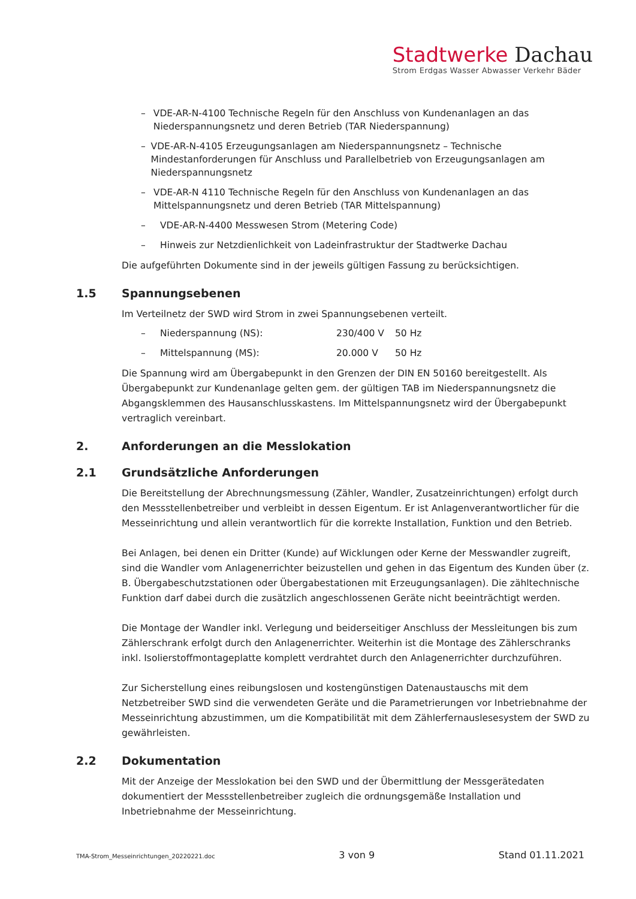Stadtwerke Dachau
Strom Erdgas Wasser Abwasser Verkehr Bäder
– VDE-AR-N-4100 Technische Regeln für den Anschluss von Kundenanlagen an das Niederspannungsnetz und deren Betrieb (TAR Niederspannung)
– VDE-AR-N-4105 Erzeugungsanlagen am Niederspannungsnetz – Technische Mindestanforderungen für Anschluss und Parallelbetrieb von Erzeugungsanlagen am Niederspannungsnetz
– VDE-AR-N 4110 Technische Regeln für den Anschluss von Kundenanlagen an das Mittelspannungsnetz und deren Betrieb (TAR Mittelspannung)
– VDE-AR-N-4400 Messwesen Strom (Metering Code)
– Hinweis zur Netzdienlichkeit von Ladeinfrastruktur der Stadtwerke Dachau
Die aufgeführten Dokumente sind in der jeweils gültigen Fassung zu berücksichtigen.
1.5 Spannungsebenen
Im Verteilnetz der SWD wird Strom in zwei Spannungsebenen verteilt.
– Niederspannung (NS): 230/400 V 50 Hz
– Mittelspannung (MS): 20.000 V 50 Hz
Die Spannung wird am Übergabepunkt in den Grenzen der DIN EN 50160 bereitgestellt. Als Übergabepunkt zur Kundenanlage gelten gem. der gültigen TAB im Niederspannungsnetz die Abgangsklemmen des Hausanschlusskastens. Im Mittelspannungsnetz wird der Übergabepunkt vertraglich vereinbart.
2. Anforderungen an die Messlokation
2.1 Grundsätzliche Anforderungen
Die Bereitstellung der Abrechnungsmessung (Zähler, Wandler, Zusatzeinrichtungen) erfolgt durch den Messstellenbetreiber und verbleibt in dessen Eigentum. Er ist Anlagenverantwortlicher für die Messeinrichtung und allein verantwortlich für die korrekte Installation, Funktion und den Betrieb.
Bei Anlagen, bei denen ein Dritter (Kunde) auf Wicklungen oder Kerne der Messwandler zugreift, sind die Wandler vom Anlagenerrichter beizustellen und gehen in das Eigentum des Kunden über (z. B. Übergabeschutzstationen oder Übergabestationen mit Erzeugungsanlagen). Die zähltechnische Funktion darf dabei durch die zusätzlich angeschlossenen Geräte nicht beeinträchtigt werden.
Die Montage der Wandler inkl. Verlegung und beiderseitiger Anschluss der Messleitungen bis zum Zählerschrank erfolgt durch den Anlagenerrichter. Weiterhin ist die Montage des Zählerschranks inkl. Isolierstoffmontageplatte komplett verdrahtet durch den Anlagenerrichter durchzuführen.
Zur Sicherstellung eines reibungslosen und kostengünstigen Datenaustauschs mit dem Netzbetreiber SWD sind die verwendeten Geräte und die Parametrierungen vor Inbetriebnahme der Messeinrichtung abzustimmen, um die Kompatibilität mit dem Zählerfernauslesesystem der SWD zu gewährleisten.
2.2 Dokumentation
Mit der Anzeige der Messlokation bei den SWD und der Übermittlung der Messgerätedaten dokumentiert der Messstellenbetreiber zugleich die ordnungsgemäße Installation und Inbetriebnahme der Messeinrichtung.
TMA-Strom_Messeinrichtungen_20220221.doc 3 von 9 Stand 01.11.2021